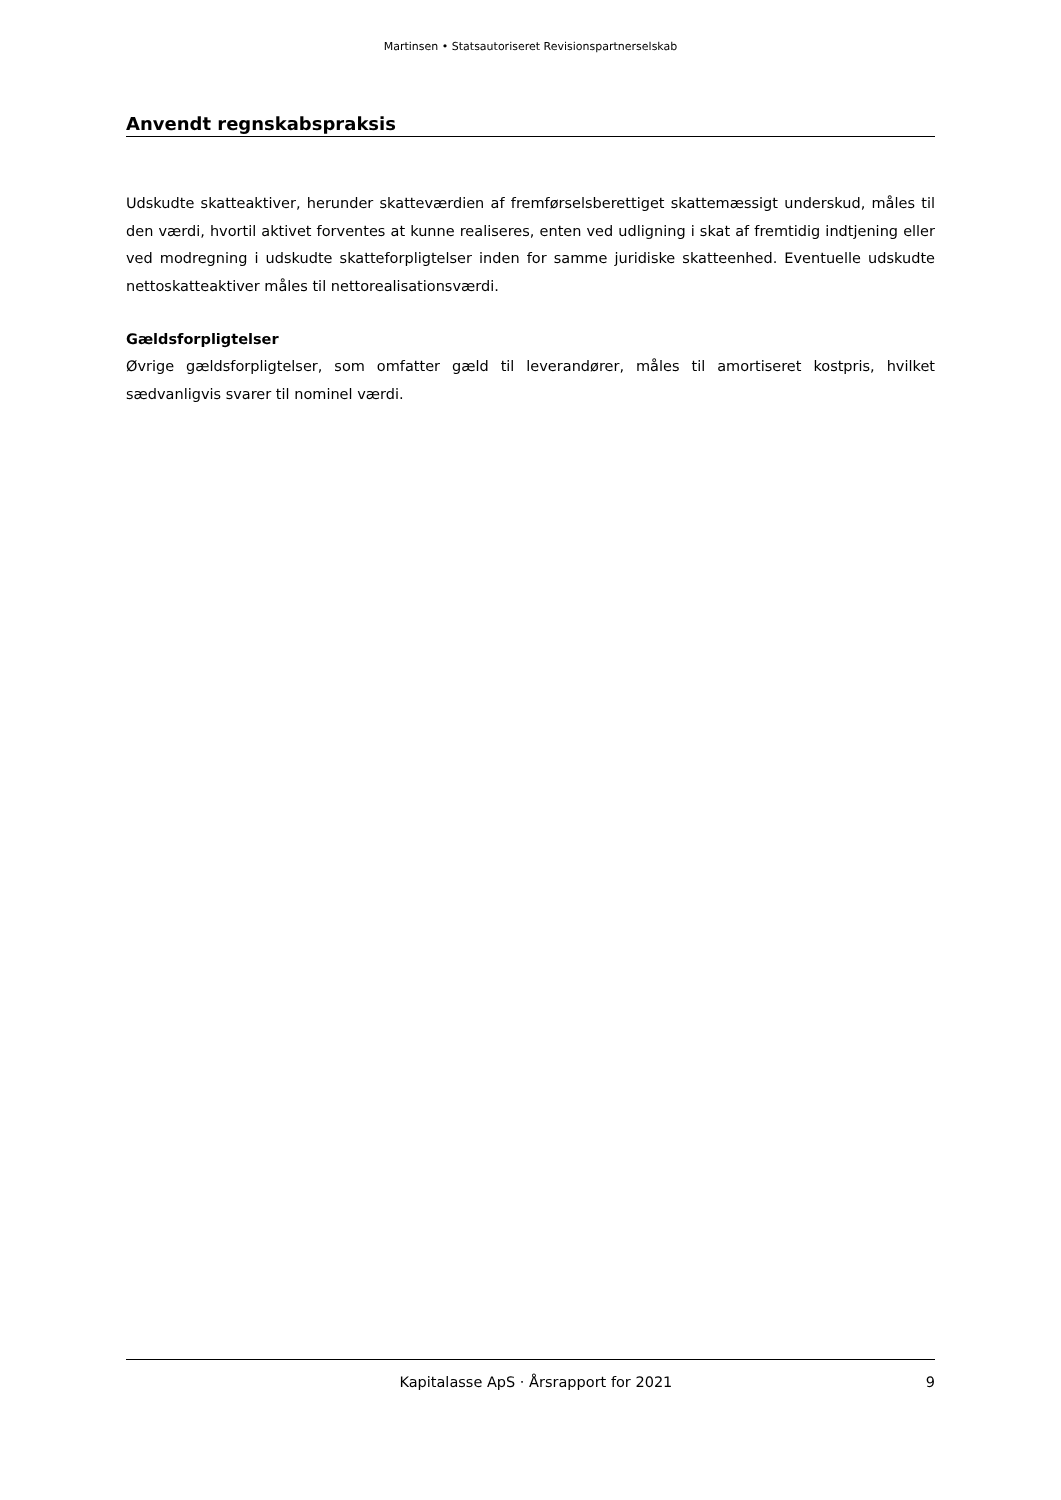Martinsen • Statsautoriseret Revisionspartnerselskab
Anvendt regnskabspraksis
Udskudte skatteaktiver, herunder skatteværdien af fremførselsberettiget skattemæssigt underskud, måles til den værdi, hvortil aktivet forventes at kunne realiseres, enten ved udligning i skat af fremtidig indtjening eller ved modregning i udskudte skatteforpligtelser inden for samme juridiske skatteenhed. Eventuelle udskudte nettoskatteaktiver måles til nettorealisationsværdi.
Gældsforpligtelser
Øvrige gældsforpligtelser, som omfatter gæld til leverandører, måles til amortiseret kostpris, hvilket sædvanligvis svarer til nominel værdi.
Kapitalasse ApS · Årsrapport for 2021 9